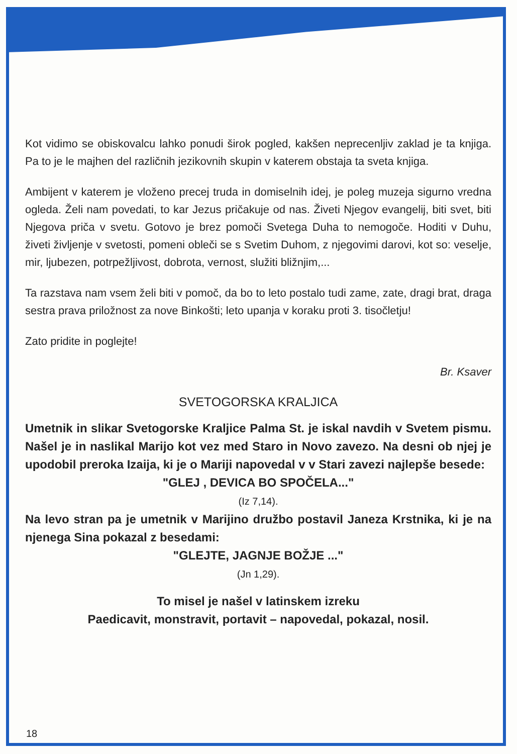Kot vidimo se obiskovalcu lahko ponudi širok pogled, kakšen neprecenljiv zaklad je ta knjiga. Pa to je le majhen del različnih jezikovnih skupin v katerem obstaja ta sveta knjiga.
Ambijent v katerem je vloženo precej truda in domiselnih idej, je poleg muzeja sigurno vredna ogleda. Želi nam povedati, to kar Jezus pričakuje od nas. Živeti Njegov evangelij, biti svet, biti Njegova priča v svetu. Gotovo je brez pomoči Svetega Duha to nemogoče. Hoditi v Duhu, živeti življenje v svetosti, pomeni obleči se s Svetim Duhom, z njegovimi darovi, kot so: veselje, mir, ljubezen, potrpežljivost, dobrota, vernost, služiti bližnjim,...
Ta razstava nam vsem želi biti v pomoč, da bo to leto postalo tudi zame, zate, dragi brat, draga sestra prava priložnost za nove Binkošti; leto upanja v koraku proti 3. tisočletju!
Zato pridite in poglejte!
Br. Ksaver
SVETOGORSKA KRALJICA
Umetnik in slikar Svetogorske Kraljice Palma St. je iskal navdih v Svetem pismu. Našel je in naslikal Marijo kot vez med Staro in Novo zavezo. Na desni ob njej je upodobil preroka Izaija, ki je o Mariji napovedal v v Stari zavezi najlepše besede:
"GLEJ , DEVICA BO SPOČELA..."
(Iz 7,14).
Na levo stran pa je umetnik v Marijino družbo postavil Janeza Krstnika, ki je na njenega Sina pokazal z besedami:
"GLEJTE, JAGNJE BOŽJE ..."
(Jn 1,29).
To misel je našel v latinskem izreku
Paedicavit, monstravit, portavit – napovedal, pokazal, nosil.
18